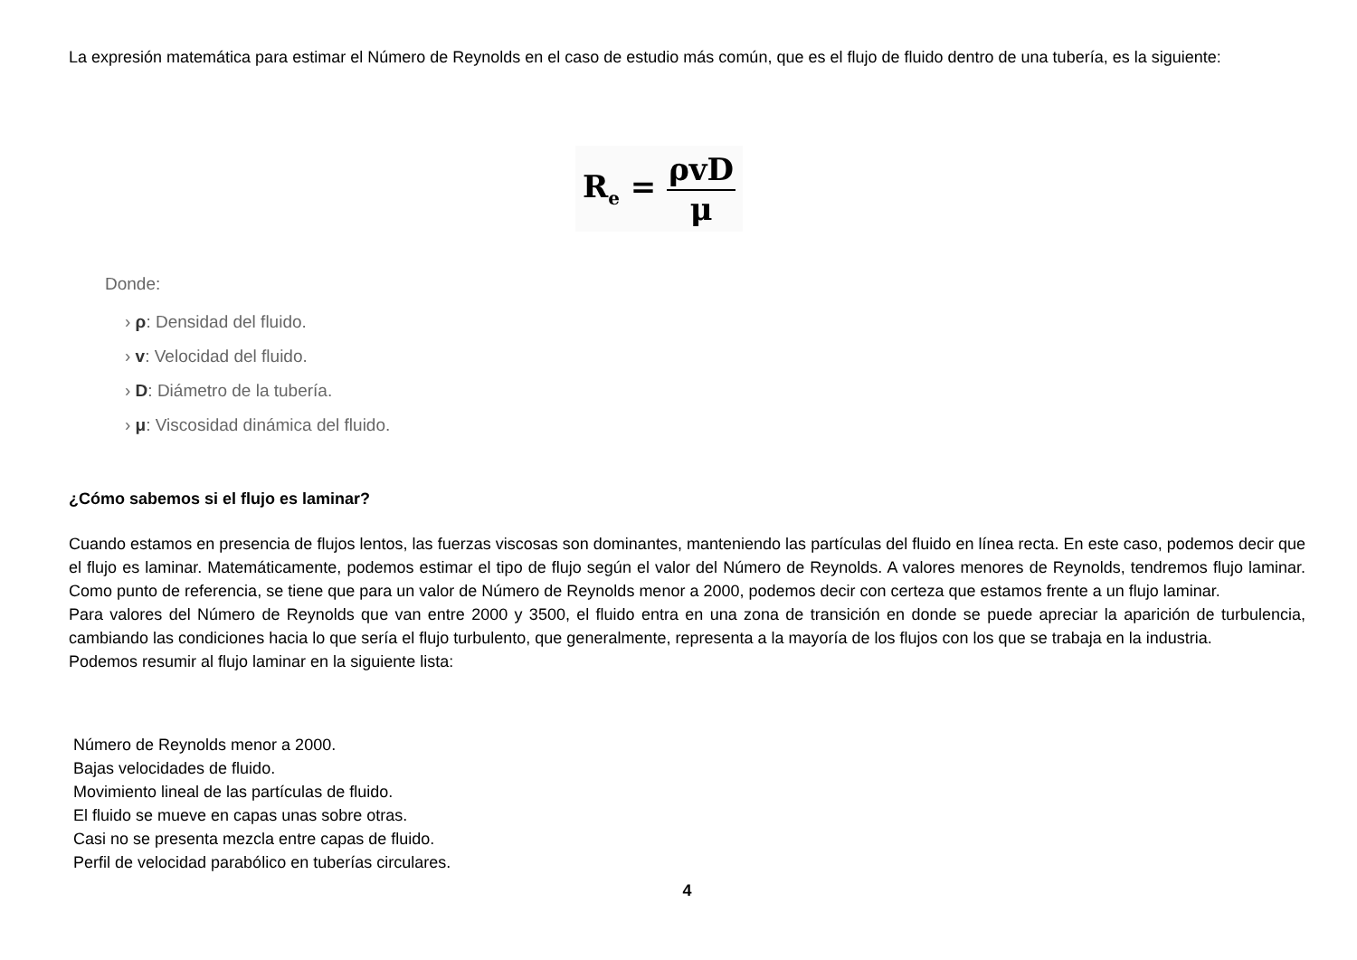La expresión matemática para estimar el Número de Reynolds en el caso de estudio más común, que es el flujo de fluido dentro de una tubería, es la siguiente:
R<sub>e</sub> = ρvD μ
Donde:
› ρ: Densidad del fluido.
› v: Velocidad del fluido.
› D: Diámetro de la tubería.
› μ: Viscosidad dinámica del fluido.
¿Cómo sabemos si el flujo es laminar?
Cuando estamos en presencia de flujos lentos, las fuerzas viscosas son dominantes, manteniendo las partículas del fluido en línea recta. En este caso, podemos decir que el flujo es laminar. Matemáticamente, podemos estimar el tipo de flujo según el valor del Número de Reynolds. A valores menores de Reynolds, tendremos flujo laminar. Como punto de referencia, se tiene que para un valor de Número de Reynolds menor a 2000, podemos decir con certeza que estamos frente a un flujo laminar.
Para valores del Número de Reynolds que van entre 2000 y 3500, el fluido entra en una zona de transición en donde se puede apreciar la aparición de turbulencia, cambiando las condiciones hacia lo que sería el flujo turbulento, que generalmente, representa a la mayoría de los flujos con los que se trabaja en la industria.
Podemos resumir al flujo laminar en la siguiente lista:
Número de Reynolds menor a 2000.
Bajas velocidades de fluido.
Movimiento lineal de las partículas de fluido.
El fluido se mueve en capas unas sobre otras.
Casi no se presenta mezcla entre capas de fluido.
Perfil de velocidad parabólico en tuberías circulares.
4